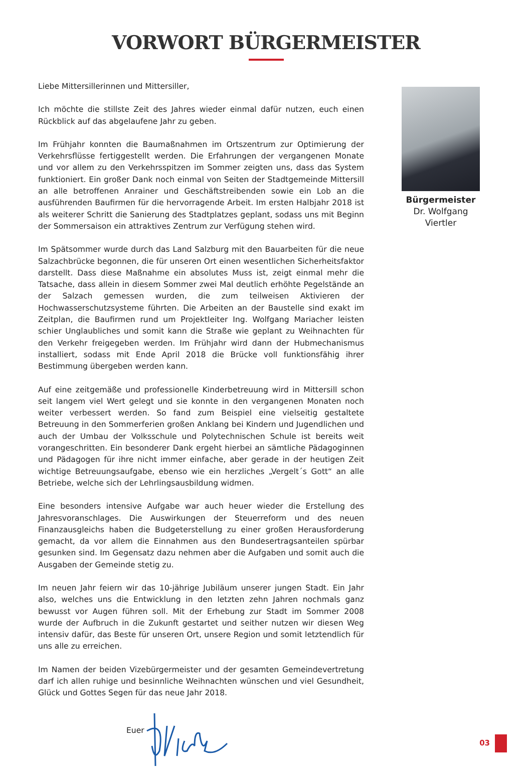VORWORT BÜRGERMEISTER
Liebe Mittersillerinnen und Mittersiller,
Ich möchte die stillste Zeit des Jahres wieder einmal dafür nutzen, euch einen Rückblick auf das abgelaufene Jahr zu geben.
Im Frühjahr konnten die Baumaßnahmen im Ortszentrum zur Optimierung der Verkehrs­flüsse fertiggestellt werden. Die Erfahrungen der vergangenen Monate und vor allem zu den Verkehrsspitzen im Sommer zeigten uns, dass das System funktioniert. Ein großer Dank noch einmal von Seiten der Stadtgemeinde Mittersill an alle betroffenen Anrainer und Geschäftstreibenden sowie ein Lob an die ausführenden Baufirmen für die hervor­ragende Arbeit. Im ersten Halbjahr 2018 ist als weiterer Schritt die Sanierung des Stadt­platzes geplant, sodass uns mit Beginn der Sommersaison ein attraktives Zentrum zur Verfügung stehen wird.
Im Spätsommer wurde durch das Land Salzburg mit den Bauarbeiten für die neue Salzachbrücke begonnen, die für unseren Ort einen wesentlichen Sicherheitsfaktor dar­stellt. Dass diese Maßnahme ein absolutes Muss ist, zeigt einmal mehr die Tatsache, dass allein in diesem Sommer zwei Mal deutlich erhöhte Pegelstände an der Salzach gemes­sen wurden, die zum teilweisen Aktivieren der Hochwasserschutzsysteme führten. Die Arbeiten an der Baustelle sind exakt im Zeitplan, die Baufirmen rund um Projektleiter Ing. Wolfgang Mariacher leisten schier Unglaubliches und somit kann die Straße wie ge­plant zu Weihnachten für den Verkehr freigegeben werden. Im Frühjahr wird dann der Hubmechanismus installiert, sodass mit Ende April 2018 die Brücke voll funktionsfähig ihrer Bestimmung übergeben werden kann.
Auf eine zeitgemäße und professionelle Kinderbetreuung wird in Mittersill schon seit langem viel Wert gelegt und sie konnte in den vergangenen Monaten noch weiter ver­bessert werden. So fand zum Beispiel eine vielseitig gestaltete Betreuung in den Som­merferien großen Anklang bei Kindern und Jugendlichen und auch der Umbau der Volks­schule und Polytechnischen Schule ist bereits weit vorangeschritten. Ein besonderer Dank ergeht hierbei an sämtliche Pädagoginnen und Pädagogen für ihre nicht immer einfache, aber gerade in der heutigen Zeit wichtige Betreuungsaufgabe, ebenso wie ein herzliches „Vergelt´s Gott“ an alle Betriebe, welche sich der Lehrlingsausbildung widmen.
Eine besonders intensive Aufgabe war auch heuer wieder die Erstellung des Jahres­voranschlages. Die Auswirkungen der Steuerreform und des neuen Finanzausgleichs haben die Budgeterstellung zu einer großen Herausforderung gemacht, da vor allem die Einnahmen aus den Bundesertragsanteilen spürbar gesunken sind. Im Gegensatz dazu nehmen aber die Aufgaben und somit auch die Ausgaben der Gemeinde stetig zu.
Im neuen Jahr feiern wir das 10-jährige Jubiläum unserer jungen Stadt. Ein Jahr also, welches uns die Entwicklung in den letzten zehn Jahren nochmals ganz bewusst vor Augen führen soll. Mit der Erhebung zur Stadt im Sommer 2008 wurde der Aufbruch in die Zukunft gestartet und seither nutzen wir diesen Weg intensiv dafür, das Beste für unseren Ort, unsere Region und somit letztendlich für uns alle zu erreichen.
Im Namen der beiden Vizebürgermeister und der gesamten Gemeindevertretung darf ich allen ruhige und besinnliche Weihnachten wünschen und viel Gesundheit, Glück und Gottes Segen für das neue Jahr 2018.
Euer
Bürgermeister
Dr. Wolfgang Viertler
03